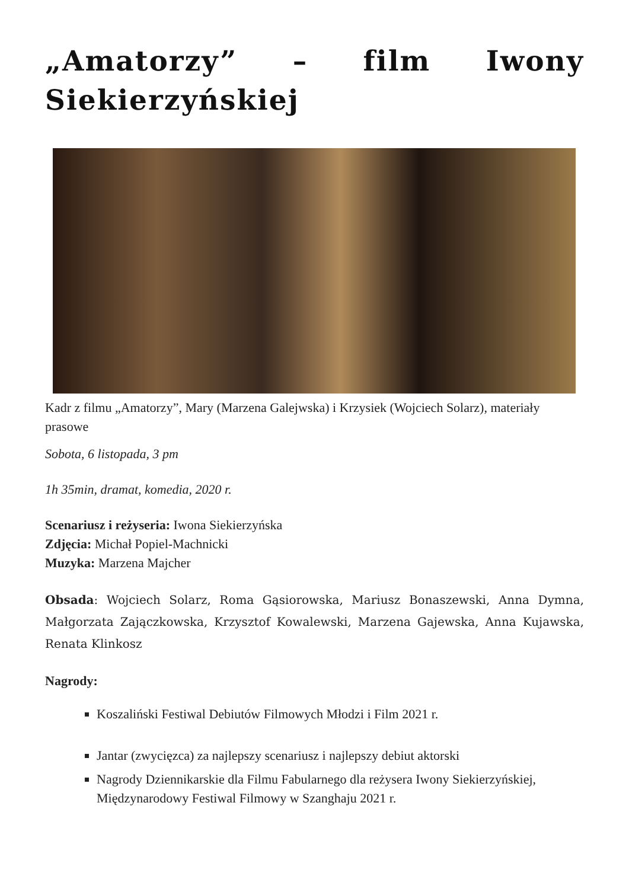„Amatorzy” – film Iwony Siekierzyńskiej
Kadr z filmu „Amatorzy”, Mary (Marzena Galejwska) i Krzysiek (Wojciech Solarz), materiały prasowe
Sobota, 6 listopada, 3 pm
1h 35min, dramat, komedia, 2020 r.
Scenariusz i reżyseria: Iwona Siekierzyńska
Zdjęcia: Michał Popiel-Machnicki
Muzyka: Marzena Majcher
Obsada: Wojciech Solarz, Roma Gąsiorowska, Mariusz Bonaszewski, Anna Dymna, Małgorzata Zajączkowska, Krzysztof Kowalewski, Marzena Gajewska, Anna Kujawska, Renata Klinkosz
Nagrody:
Koszaliński Festiwal Debiutów Filmowych Młodzi i Film 2021 r.
Jantar (zwycięzca) za najlepszy scenariusz i najlepszy debiut aktorski
Nagrody Dziennikarskie dla Filmu Fabularnego dla reżysera Iwony Siekierzyńskiej,
Międzynarodowy Festiwal Filmowy w Szanghaju 2021 r.